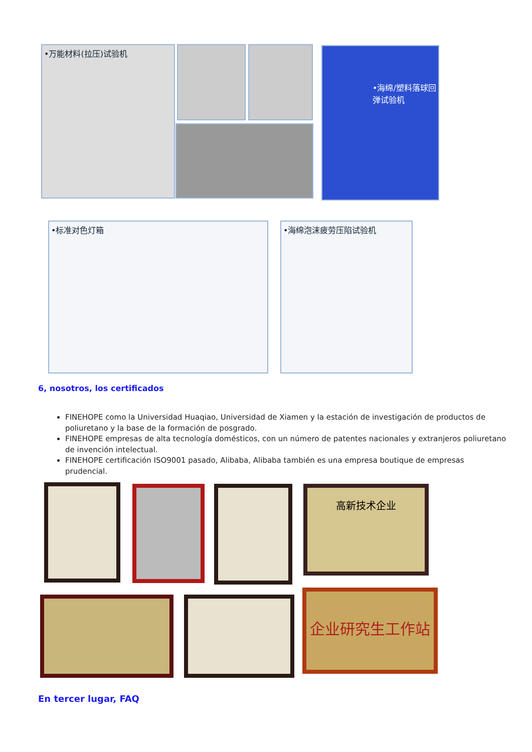•万能材料(拉压)试验机 •海绵/塑料落球回弹试验机
•标准对色灯箱 •海绵泡沫疲劳压陷试验机
6, nosotros, los certificados
FINEHOPE como la Universidad Huaqiao, Universidad de Xiamen y la estación de investigación de productos de poliuretano y la base de la formación de posgrado.
FINEHOPE empresas de alta tecnología domésticos, con un número de patentes nacionales y extranjeros poliuretano de invención intelectual.
FINEHOPE certificación ISO9001 pasado, Alibaba, Alibaba también es una empresa boutique de empresas prudencial.
高新技术企业
企业研究生工作站
En tercer lugar, FAQ